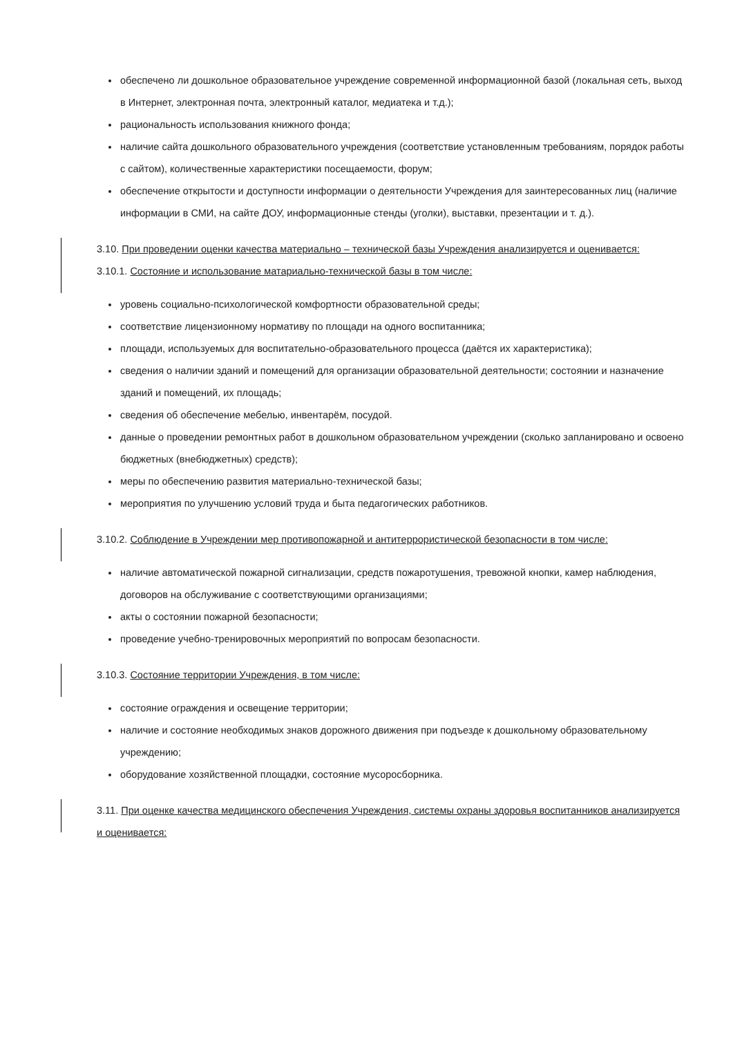обеспечено ли дошкольное образовательное учреждение современной информационной базой (локальная сеть, выход в Интернет, электронная почта, электронный каталог, медиатека и т.д.);
рациональность использования книжного фонда;
наличие сайта дошкольного образовательного учреждения (соответствие установленным требованиям, порядок работы с сайтом), количественные характеристики посещаемости, форум;
обеспечение открытости и доступности информации о деятельности Учреждения для заинтересованных лиц (наличие информации в СМИ, на сайте ДОУ, информационные стенды (уголки), выставки, презентации и т. д.).
3.10. При проведении оценки качества материально – технической базы Учреждения анализируется и оценивается:
3.10.1. Состояние и использование матариально-технической базы в том числе:
уровень социально-психологической комфортности образовательной среды;
соответствие лицензионному нормативу по площади на одного воспитанника;
площади, используемых для воспитательно-образовательного процесса (даётся их характеристика);
сведения о наличии зданий и помещений для организации образовательной деятельности; состоянии и назначение зданий и помещений, их площадь;
сведения об обеспечение мебелью, инвентарём, посудой.
данные о проведении ремонтных работ в дошкольном образовательном учреждении (сколько запланировано и освоено бюджетных (внебюджетных) средств);
меры по обеспечению развития материально-технической базы;
мероприятия по улучшению условий труда и быта педагогических работников.
3.10.2. Соблюдение в Учреждении мер противопожарной и антитеррористической безопасности в том числе:
наличие автоматической пожарной сигнализации, средств пожаротушения, тревожной кнопки, камер наблюдения, договоров на обслуживание с соответствующими организациями;
акты о состоянии пожарной безопасности;
проведение учебно-тренировочных мероприятий по вопросам безопасности.
3.10.3. Состояние территории Учреждения, в том числе:
состояние ограждения и освещение территории;
наличие и состояние необходимых знаков дорожного движения при подъезде к дошкольному образовательному учреждению;
оборудование хозяйственной площадки, состояние мусоросборника.
3.11. При оценке качества медицинского обеспечения Учреждения, системы охраны здоровья воспитанников анализируется и оценивается: